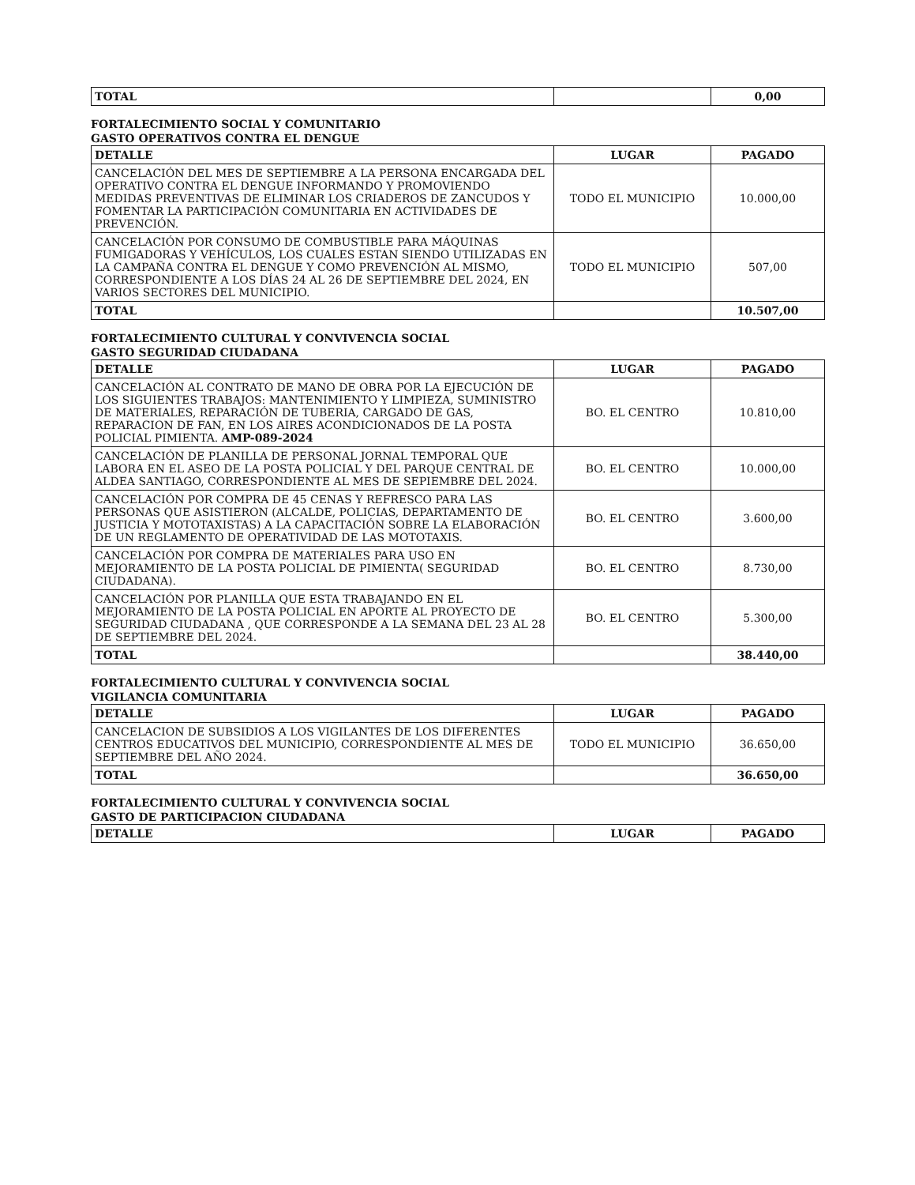| TOTAL | | 0,00 |
FORTALECIMIENTO SOCIAL Y COMUNITARIO
GASTO OPERATIVOS CONTRA EL DENGUE
| DETALLE | LUGAR | PAGADO |
| --- | --- | --- |
| CANCELACIÓN DEL MES DE SEPTIEMBRE A LA PERSONA ENCARGADA DEL OPERATIVO CONTRA EL DENGUE INFORMANDO Y PROMOVIENDO MEDIDAS PREVENTIVAS DE ELIMINAR LOS CRIADEROS DE ZANCUDOS Y FOMENTAR LA PARTICIPACIÓN COMUNITARIA EN ACTIVIDADES DE PREVENCIÓN. | TODO EL MUNICIPIO | 10.000,00 |
| CANCELACIÓN POR CONSUMO DE COMBUSTIBLE PARA MÁQUINAS FUMIGADORAS Y VEHÍCULOS, LOS CUALES ESTAN SIENDO UTILIZADAS EN LA CAMPAÑA CONTRA EL DENGUE Y COMO PREVENCIÓN AL MISMO, CORRESPONDIENTE A LOS DÍAS 24 AL 26 DE SEPTIEMBRE DEL 2024, EN VARIOS SECTORES DEL MUNICIPIO. | TODO EL MUNICIPIO | 507,00 |
| TOTAL | | 10.507,00 |
FORTALECIMIENTO CULTURAL Y CONVIVENCIA SOCIAL
GASTO SEGURIDAD CIUDADANA
| DETALLE | LUGAR | PAGADO |
| --- | --- | --- |
| CANCELACIÓN AL CONTRATO DE MANO DE OBRA POR LA EJECUCIÓN DE LOS SIGUIENTES TRABAJOS: MANTENIMIENTO Y LIMPIEZA, SUMINISTRO DE MATERIALES, REPARACIÓN DE TUBERIA, CARGADO DE GAS, REPARACION DE FAN, EN LOS AIRES ACONDICIONADOS DE LA POSTA POLICIAL PIMIENTA. AMP-089-2024 | BO. EL CENTRO | 10.810,00 |
| CANCELACIÓN DE PLANILLA DE PERSONAL JORNAL TEMPORAL QUE LABORA EN EL ASEO DE LA POSTA POLICIAL Y DEL PARQUE CENTRAL DE ALDEA SANTIAGO, CORRESPONDIENTE AL MES DE SEPIEMBRE DEL 2024. | BO. EL CENTRO | 10.000,00 |
| CANCELACIÓN POR COMPRA DE 45 CENAS Y REFRESCO PARA LAS PERSONAS QUE ASISTIERON (ALCALDE, POLICIAS, DEPARTAMENTO DE JUSTICIA Y MOTOTAXISTAS) A LA CAPACITACIÓN SOBRE LA ELABORACIÓN DE UN REGLAMENTO DE OPERATIVIDAD DE LAS MOTOTAXIS. | BO. EL CENTRO | 3.600,00 |
| CANCELACIÓN POR COMPRA DE MATERIALES PARA USO EN MEJORAMIENTO DE LA POSTA POLICIAL DE PIMIENTA( SEGURIDAD CIUDADANA). | BO. EL CENTRO | 8.730,00 |
| CANCELACIÓN POR PLANILLA QUE ESTA TRABAJANDO EN EL MEJORAMIENTO DE LA POSTA POLICIAL EN APORTE AL PROYECTO DE SEGURIDAD CIUDADANA , QUE CORRESPONDE A LA SEMANA DEL 23 AL 28 DE SEPTIEMBRE DEL 2024. | BO. EL CENTRO | 5.300,00 |
| TOTAL | | 38.440,00 |
FORTALECIMIENTO CULTURAL Y CONVIVENCIA SOCIAL
VIGILANCIA COMUNITARIA
| DETALLE | LUGAR | PAGADO |
| --- | --- | --- |
| CANCELACION DE SUBSIDIOS A LOS VIGILANTES DE LOS DIFERENTES CENTROS EDUCATIVOS DEL MUNICIPIO, CORRESPONDIENTE AL MES DE SEPTIEMBRE DEL AÑO 2024. | TODO EL MUNICIPIO | 36.650,00 |
| TOTAL | | 36.650,00 |
FORTALECIMIENTO CULTURAL Y CONVIVENCIA SOCIAL
GASTO DE PARTICIPACION CIUDADANA
| DETALLE | LUGAR | PAGADO |
| --- | --- | --- |